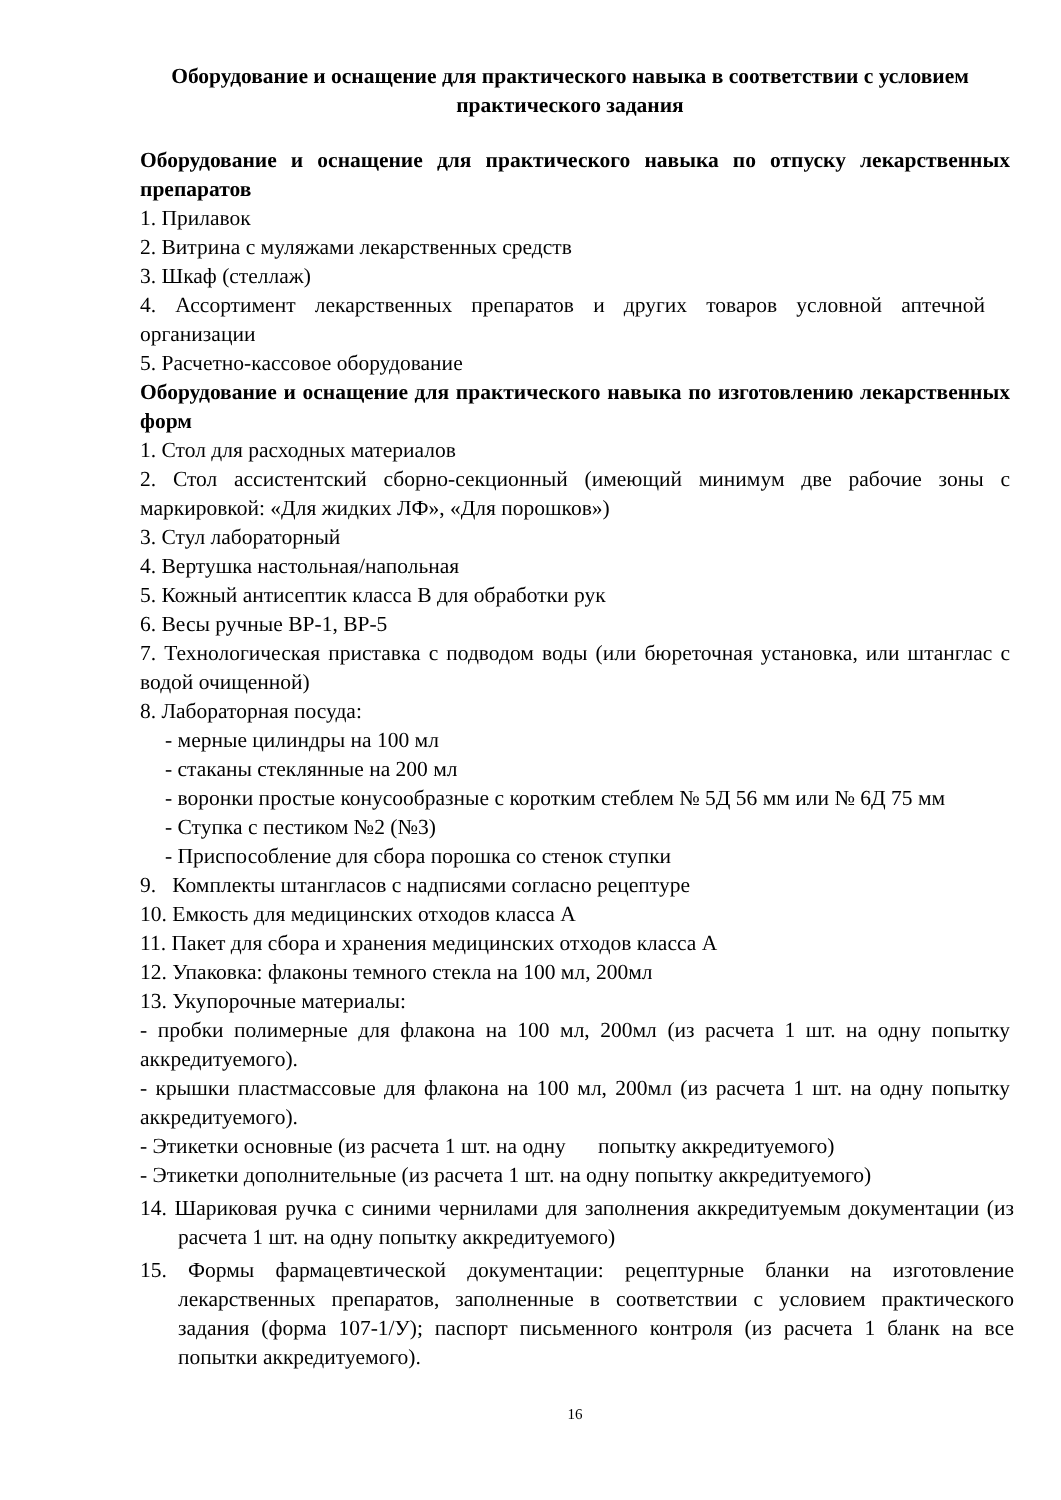Оборудование и оснащение для практического навыка в соответствии с условием практического задания
Оборудование и оснащение для практического навыка по отпуску лекарственных препаратов
1. Прилавок
2. Витрина с муляжами лекарственных средств
3. Шкаф (стеллаж)
4. Ассортимент лекарственных препаратов и других товаров условной аптечной организации
5. Расчетно-кассовое оборудование
Оборудование и оснащение для практического навыка по изготовлению лекарственных форм
1. Стол для расходных материалов
2. Стол ассистентский сборно-секционный (имеющий минимум две рабочие зоны с маркировкой: «Для жидких ЛФ», «Для порошков»)
3. Стул лабораторный
4. Вертушка настольная/напольная
5. Кожный антисептик класса В для обработки рук
6. Весы ручные ВР-1, ВР-5
7. Технологическая приставка с подводом воды (или бюреточная установка, или штанглас с водой очищенной)
8. Лабораторная посуда:
- мерные цилиндры на 100 мл
- стаканы стеклянные на 200 мл
- воронки простые конусообразные с коротким стеблем № 5Д 56 мм или № 6Д 75 мм
- Ступка с пестиком №2 (№3)
- Приспособление для сбора порошка со стенок ступки
9. Комплекты штангласов с надписями согласно рецептуре
10. Емкость для медицинских отходов класса А
11. Пакет для сбора и хранения медицинских отходов класса А
12. Упаковка: флаконы темного стекла на 100 мл, 200мл
13. Укупорочные материалы:
- пробки полимерные для флакона на 100 мл, 200мл (из расчета 1 шт. на одну попытку аккредитуемого).
- крышки пластмассовые для флакона на 100 мл, 200мл (из расчета 1 шт. на одну попытку аккредитуемого).
- Этикетки основные (из расчета 1 шт. на одну попытку аккредитуемого)
- Этикетки дополнительные (из расчета 1 шт. на одну попытку аккредитуемого)
14. Шариковая ручка с синими чернилами для заполнения аккредитуемым документации (из расчета 1 шт. на одну попытку аккредитуемого)
15. Формы фармацевтической документации: рецептурные бланки на изготовление лекарственных препаратов, заполненные в соответствии с условием практического задания (форма 107-1/У); паспорт письменного контроля (из расчета 1 бланк на все попытки аккредитуемого).
16